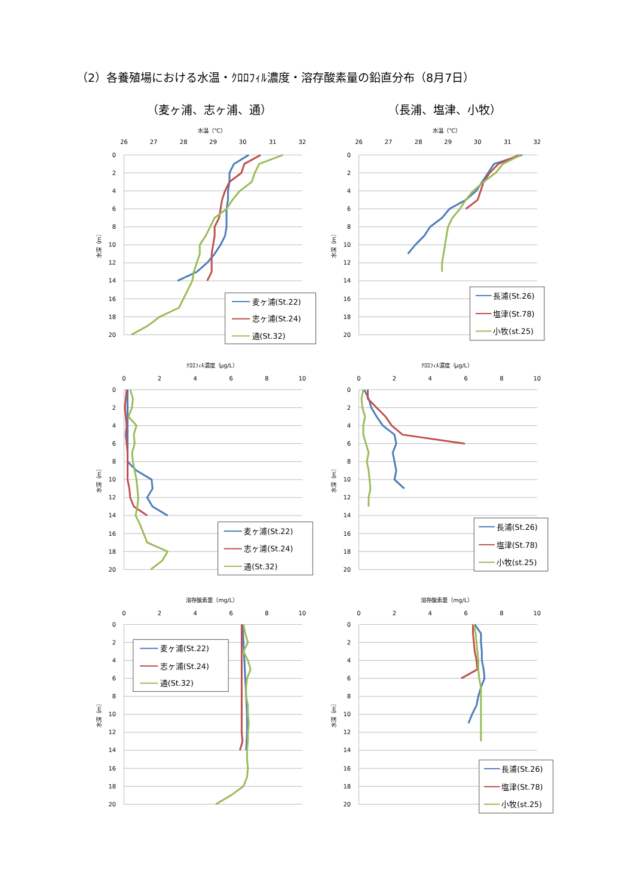（2）各養殖場における水温・ｸﾛﾛﾌｨﾙ濃度・溶存酸素量の鉛直分布（8月7日）
（麦ヶ浦、志ヶ浦、通） （長浦、塩津、小牧）
水温（℃）
26
27
28
29
30
31
32
0
2
4
6
8
10
12
14
16
18
20
水深（m）
麦ヶ浦(St.22)
志ヶ浦(St.24)
通(St.32)
水温（℃）
26
27
28
29
30
31
32
0
2
4
6
8
10
12
14
16
18
20
水深（m）
長浦(St.26)
塩津(St.78)
小牧(st.25)
ｸﾛﾛﾌｨﾙ濃度（μg/L）
0
2
4
6
8
10
0
2
4
6
8
10
12
14
16
18
20
水深（m）
麦ヶ浦(St.22)
志ヶ浦(St.24)
通(St.32)
ｸﾛﾛﾌｨﾙ濃度（μg/L）
0
2
4
6
8
10
0
2
4
6
8
10
12
14
16
18
20
水深（m）
長浦(St.26)
塩津(St.78)
小牧(st.25)
溶存酸素量（mg/L）
0
2
4
6
8
10
0
2
4
6
8
10
12
14
16
18
20
水深（m）
麦ヶ浦(St.22)
志ヶ浦(St.24)
通(St.32)
溶存酸素量（mg/L）
0
2
4
6
8
10
0
2
4
6
8
10
12
14
16
18
20
水深（m）
長浦(St.26)
塩津(St.78)
小牧(st.25)